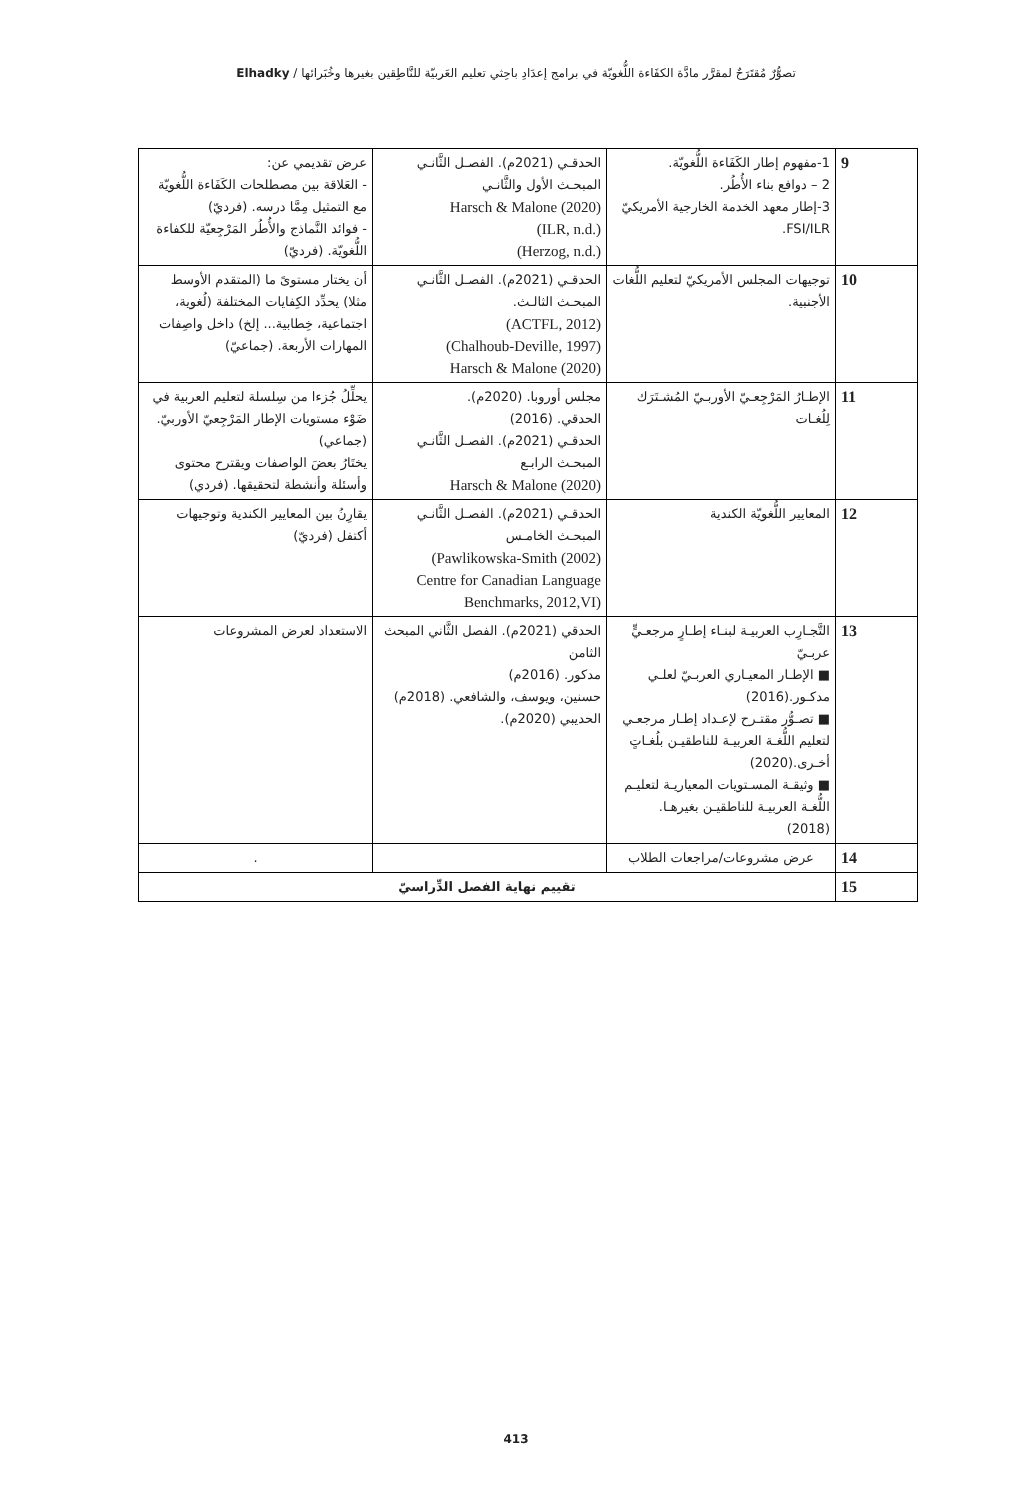تصوُّرٌ مُقتَرَحٌ لمقرَّر مادَّة الكفَاءة اللُّغويّة في برامج إعدَادِ باحِثي تعليم العَربيّة للنَّاطِقين بغيرها وخُبَرائها / Elhadky
| 9 | 1-مفهوم إطار الكَفَاءة اللُّغويّة. 2 – دوافع بناء الأُطُر. 3-إطار معهد الخدمة الخارجية الأمريكيّ FSI/ILR. | الحدقـي (2021م). الفصـل الثَّانـي المبحـث الأول والثَّانـي Harsch & Malone (2020) (ILR, n.d.) (Herzog, n.d.) | عرض تقديمي عن: - العَلاقة بين مصطلحات الكَفَاءة اللُّغويّة مع التمثيل مِمَّا درسه. (فرديّ) - فوائد النَّماذج والأُطُر المَرْجِعيّة للكفاءة اللُّغويّة. (فرديّ) |
| 10 | توجيهات المجلس الأمريكيّ لتعليم اللُّغات الأجنبية. | الحدقـي (2021م). الفصـل الثَّانـي المبحـث الثالـث. (ACTFL, 2012) (Chalhoub-Deville, 1997) Harsch & Malone (2020) | أن يختار مستوىً ما (المتقدم الأوسط مثلا) يحدِّد الكِفايات المختلفة (لُغوية، اجتماعية، خِطابية... إلخ) داخل واصِفات المهارات الأربعة. (جماعيّ) |
| 11 | الإطـارُ المَرْجِعـيّ الأوربـيّ المُشـتَرَك لِلُغـات | مجلس أوروبا. (2020م). الحدقي. (2016) الحدقـي (2021م). الفصـل الثَّانـي المبحـث الرابـع Harsch & Malone (2020) | يحلِّلُ جُزءا من سِلسلة لتعليم العربية في ضَوْء مستويات الإطار المَرْجِعيّ الأوربيّ. (جماعي) يختَارُ بعضَ الواصفات ويقترح محتوى وأسئلة وأنشطة لتحقيقها. (فردي) |
| 12 | المعايير اللُّغويّة الكندية | الحدقـي (2021م). الفصـل الثَّانـي المبحـث الخامـس (Pawlikowska-Smith (2002) Centre for Canadian Language Benchmarks, 2012,VI) | يقارِنُ بين المعايير الكندية وتوجيهات أكتفل (فرديّ) |
| 13 | التَّجـارِب العربيـة لبنـاء إطـارٍ مرجعـيٍّ عربـيّ ■ الإطـار المعيـاري العربـيّ لعلـي مدكـور.(2016) ■ تصـوُّر مقتـرح لإعـداد إطـار مرجعـي لتعليم اللُّغـة العربيـة للناطقيـن بلُغـاتٍ أخـرى.(2020) ■ وثيقـة المسـتويات المعياريـة لتعليـم اللُّغـة العربيـة للناطقيـن بغيرهـا. (2018) | الحدقي (2021م). الفصل الثَّاني المبحث الثامن مدكور. (2016م) حسنين، ويوسف، والشافعي. (2018م) الحديبي (2020م). | الاستعداد لعرض المشروعات |
| 14 | عرض مشروعات/مراجعات الطلاب | | . |
| 15 | تقييم نهاية الفصل الدِّراسيّ | | |
413